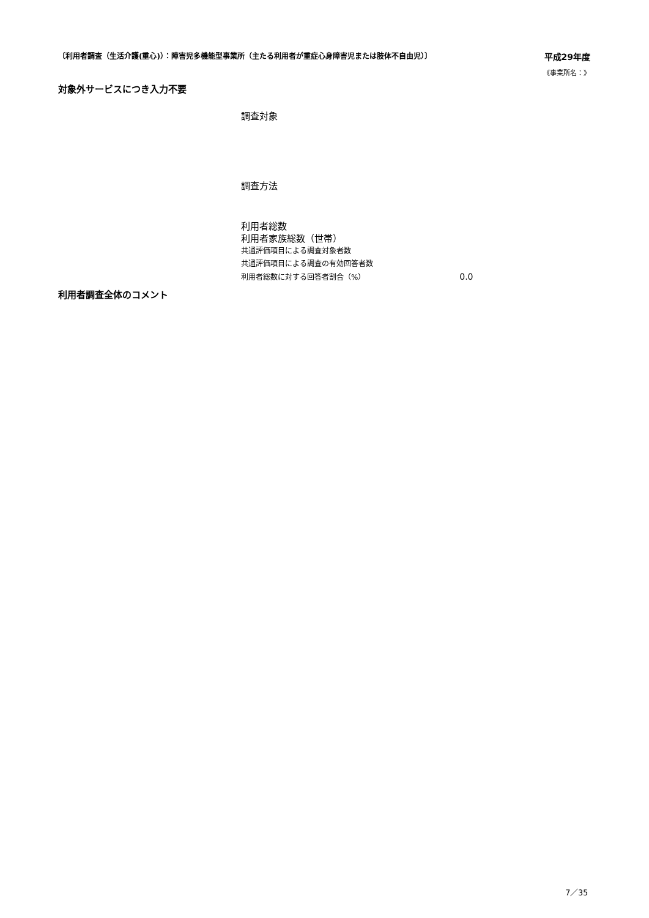〔利用者調査（生活介護(重心)）：障害児多機能型事業所（主たる利用者が重症心身障害児または肢体不自由児）〕 平成29年度
《事業所名：》
対象外サービスにつき入力不要
調査対象
調査方法
利用者総数
利用者家族総数（世帯）
共通評価項目による調査対象者数
共通評価項目による調査の有効回答者数
利用者総数に対する回答者割合（%） 0.0
利用者調査全体のコメント
7／35